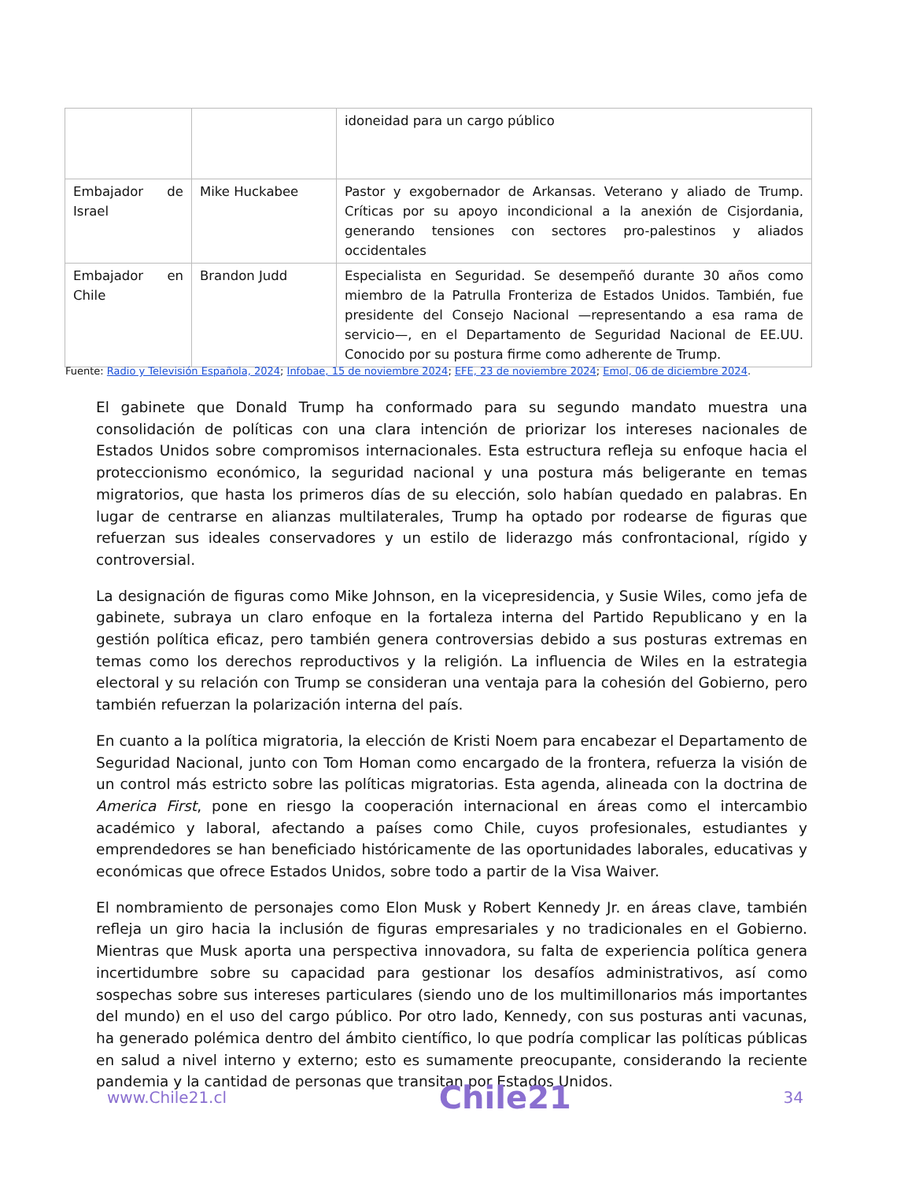| | | idoneidad para un cargo público |
| Embajador de Israel | Mike Huckabee | Pastor y exgobernador de Arkansas. Veterano y aliado de Trump. Críticas por su apoyo incondicional a la anexión de Cisjordania, generando tensiones con sectores pro-palestinos y aliados occidentales |
| Embajador en Chile | Brandon Judd | Especialista en Seguridad. Se desempeñó durante 30 años como miembro de la Patrulla Fronteriza de Estados Unidos. También, fue presidente del Consejo Nacional —representando a esa rama de servicio—, en el Departamento de Seguridad Nacional de EE.UU. Conocido por su postura firme como adherente de Trump. |
Fuente: Radio y Televisión Española, 2024; Infobae, 15 de noviembre 2024; EFE, 23 de noviembre 2024; Emol, 06 de diciembre 2024.
El gabinete que Donald Trump ha conformado para su segundo mandato muestra una consolidación de políticas con una clara intención de priorizar los intereses nacionales de Estados Unidos sobre compromisos internacionales. Esta estructura refleja su enfoque hacia el proteccionismo económico, la seguridad nacional y una postura más beligerante en temas migratorios, que hasta los primeros días de su elección, solo habían quedado en palabras. En lugar de centrarse en alianzas multilaterales, Trump ha optado por rodearse de figuras que refuerzan sus ideales conservadores y un estilo de liderazgo más confrontacional, rígido y controversial.
La designación de figuras como Mike Johnson, en la vicepresidencia, y Susie Wiles, como jefa de gabinete, subraya un claro enfoque en la fortaleza interna del Partido Republicano y en la gestión política eficaz, pero también genera controversias debido a sus posturas extremas en temas como los derechos reproductivos y la religión. La influencia de Wiles en la estrategia electoral y su relación con Trump se consideran una ventaja para la cohesión del Gobierno, pero también refuerzan la polarización interna del país.
En cuanto a la política migratoria, la elección de Kristi Noem para encabezar el Departamento de Seguridad Nacional, junto con Tom Homan como encargado de la frontera, refuerza la visión de un control más estricto sobre las políticas migratorias. Esta agenda, alineada con la doctrina de America First, pone en riesgo la cooperación internacional en áreas como el intercambio académico y laboral, afectando a países como Chile, cuyos profesionales, estudiantes y emprendedores se han beneficiado históricamente de las oportunidades laborales, educativas y económicas que ofrece Estados Unidos, sobre todo a partir de la Visa Waiver.
El nombramiento de personajes como Elon Musk y Robert Kennedy Jr. en áreas clave, también refleja un giro hacia la inclusión de figuras empresariales y no tradicionales en el Gobierno. Mientras que Musk aporta una perspectiva innovadora, su falta de experiencia política genera incertidumbre sobre su capacidad para gestionar los desafíos administrativos, así como sospechas sobre sus intereses particulares (siendo uno de los multimillonarios más importantes del mundo) en el uso del cargo público. Por otro lado, Kennedy, con sus posturas anti vacunas, ha generado polémica dentro del ámbito científico, lo que podría complicar las políticas públicas en salud a nivel interno y externo; esto es sumamente preocupante, considerando la reciente pandemia y la cantidad de personas que transitan por Estados Unidos.
www.Chile21.cl Chile21 34